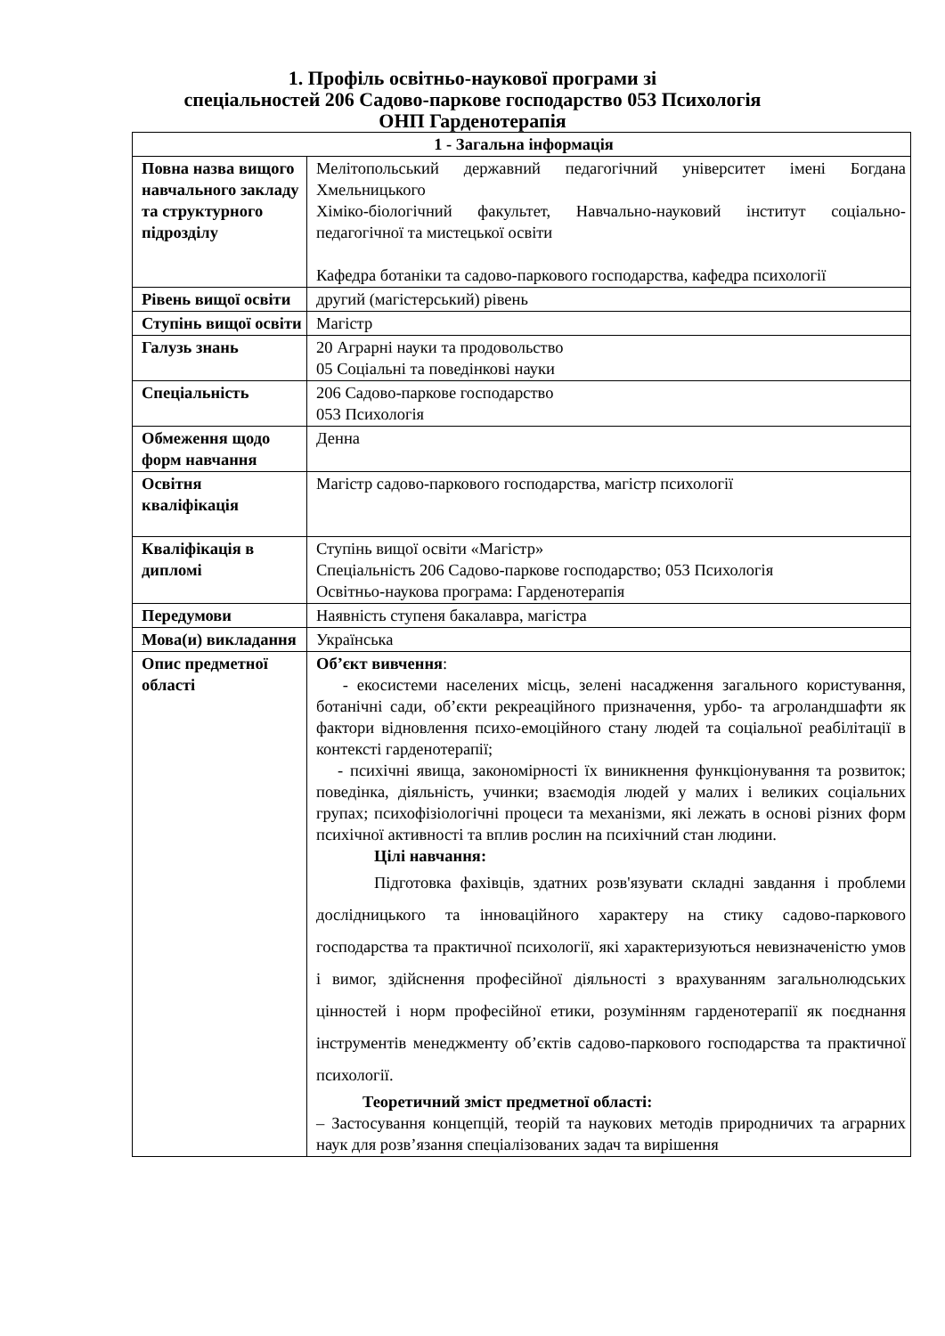1. Профіль освітньо-наукової програми зі
спеціальностей 206 Садово-паркове господарство 053 Психологія
ОНП Гарденотерапія
| 1 - Загальна інформація | |
| --- | --- |
| Повна назва вищого навчального закладу та структурного підрозділу | Мелітопольський державний педагогічний університет імені Богдана Хмельницького Хіміко-біологічний факультет, Навчально-науковий інститут соціально-педагогічної та мистецької освіти Кафедра ботаніки та садово-паркового господарства, кафедра психології |
| Рівень вищої освіти | другий (магістерський) рівень |
| Ступінь вищої освіти | Магістр |
| Галузь знань | 20 Аграрні науки та продовольство 05 Соціальні та поведінкові науки |
| Спеціальність | 206 Садово-паркове господарство 053 Психологія |
| Обмеження щодо форм навчання | Денна |
| Освітня кваліфікація | Магістр садово-паркового господарства, магістр психології |
| Кваліфікація в дипломі | Ступінь вищої освіти «Магістр» Спеціальність 206 Садово-паркове господарство; 053 Психологія Освітньо-наукова програма: Гарденотерапія |
| Передумови | Наявність ступеня бакалавра, магістра |
| Мова(и) викладання | Українська |
| Опис предметної області | Об’єкт вивчення : - екосистеми населених місць, зелені насадження загального користування, ботанічні сади, об’єкти рекреаційного призначення, урбо- та агроландшафти як фактори відновлення психо-емоційного стану людей та соціальної реабілітації в контексті гарденотерапії; - психічні явища, закономірності їх виникнення функціонування та розвиток; поведінка, діяльність, учинки; взаємодія людей у малих і великих соціальних групах; психофізіологічні процеси та механізми, які лежать в основі різних форм психічної активності та вплив рослин на психічний стан людини. Цілі навчання: Підготовка фахівців, здатних розв'язувати складні завдання і проблеми дослідницького та інноваційного характеру на стику садово-паркового господарства та практичної психології, які характеризуються невизначеністю умов і вимог, здійснення професійної діяльності з врахуванням загальнолюдських цінностей і норм професійної етики, розумінням гарденотерапії як поєднання інструментів менеджменту об’єктів садово-паркового господарства та практичної психології. Теоретичний зміст предметної області: – Застосування концепцій, теорій та наукових методів природничих та аграрних наук для розв’язання спеціалізованих задач та вирішення |